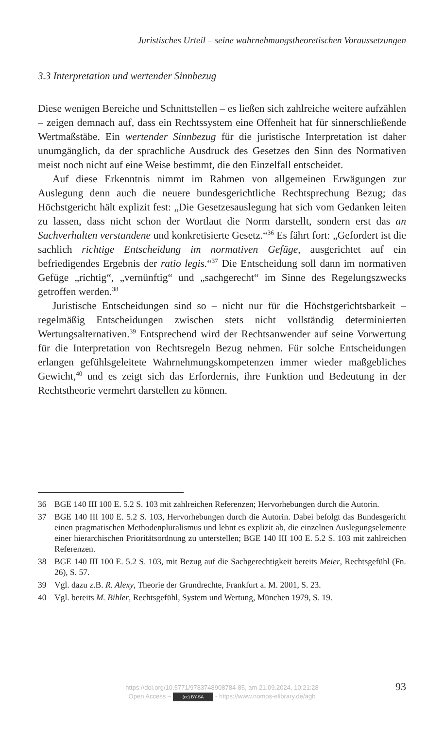Juristisches Urteil – seine wahrnehmungstheoretischen Voraussetzungen
3.3 Interpretation und wertender Sinnbezug
Diese wenigen Bereiche und Schnittstellen – es ließen sich zahlreiche weitere aufzählen – zeigen demnach auf, dass ein Rechtssystem eine Offenheit hat für sinnerschließende Wertmaßstäbe. Ein wertender Sinnbezug für die juristische Interpretation ist daher unumgänglich, da der sprachliche Ausdruck des Gesetzes den Sinn des Normativen meist noch nicht auf eine Weise bestimmt, die den Einzelfall entscheidet.
Auf diese Erkenntnis nimmt im Rahmen von allgemeinen Erwägungen zur Auslegung denn auch die neuere bundesgerichtliche Rechtsprechung Bezug; das Höchstgericht hält explizit fest: „Die Gesetzesauslegung hat sich vom Gedanken leiten zu lassen, dass nicht schon der Wortlaut die Norm darstellt, sondern erst das an Sachverhalten verstandene und konkretisierte Gesetz.“<sup>36</sup> Es fährt fort: „Gefordert ist die sachlich richtige Entscheidung im normativen Gefüge, ausgerichtet auf ein befriedigendes Ergebnis der ratio legis.“<sup>37</sup> Die Entscheidung soll dann im normativen Gefüge „richtig“, „vernünftig“ und „sachgerecht“ im Sinne des Regelungszwecks getroffen werden.<sup>38</sup>
Juristische Entscheidungen sind so – nicht nur für die Höchstgerichtsbarkeit – regelmäßig Entscheidungen zwischen stets nicht vollständig determinierten Wertungsalternativen.<sup>39</sup> Entsprechend wird der Rechtsanwender auf seine Vorwertung für die Interpretation von Rechtsregeln Bezug nehmen. Für solche Entscheidungen erlangen gefühlsgeleitete Wahrnehmungskompetenzen immer wieder maßgebliches Gewicht,<sup>40</sup> und es zeigt sich das Erfordernis, ihre Funktion und Bedeutung in der Rechtstheorie vermehrt darstellen zu können.
36 BGE 140 III 100 E. 5.2 S. 103 mit zahlreichen Referenzen; Hervorhebungen durch die Autorin.
37 BGE 140 III 100 E. 5.2 S. 103, Hervorhebungen durch die Autorin. Dabei befolgt das Bundesgericht einen pragmatischen Methodenpluralismus und lehnt es explizit ab, die einzelnen Auslegungselemente einer hierarchischen Prioritätsordnung zu unterstellen; BGE 140 III 100 E. 5.2 S. 103 mit zahlreichen Referenzen.
38 BGE 140 III 100 E. 5.2 S. 103, mit Bezug auf die Sachgerechtigkeit bereits Meier, Rechtsgefühl (Fn. 26), S. 57.
39 Vgl. dazu z.B. R. Alexy, Theorie der Grundrechte, Frankfurt a. M. 2001, S. 23.
40 Vgl. bereits M. Bihler, Rechtsgefühl, System und Wertung, München 1979, S. 19.
https://doi.org/10.5771/9783748908784-85, am 21.09.2024, 10:21:28
Open Access – (cc) BY-SA - https://www.nomos-elibrary.de/agb
93